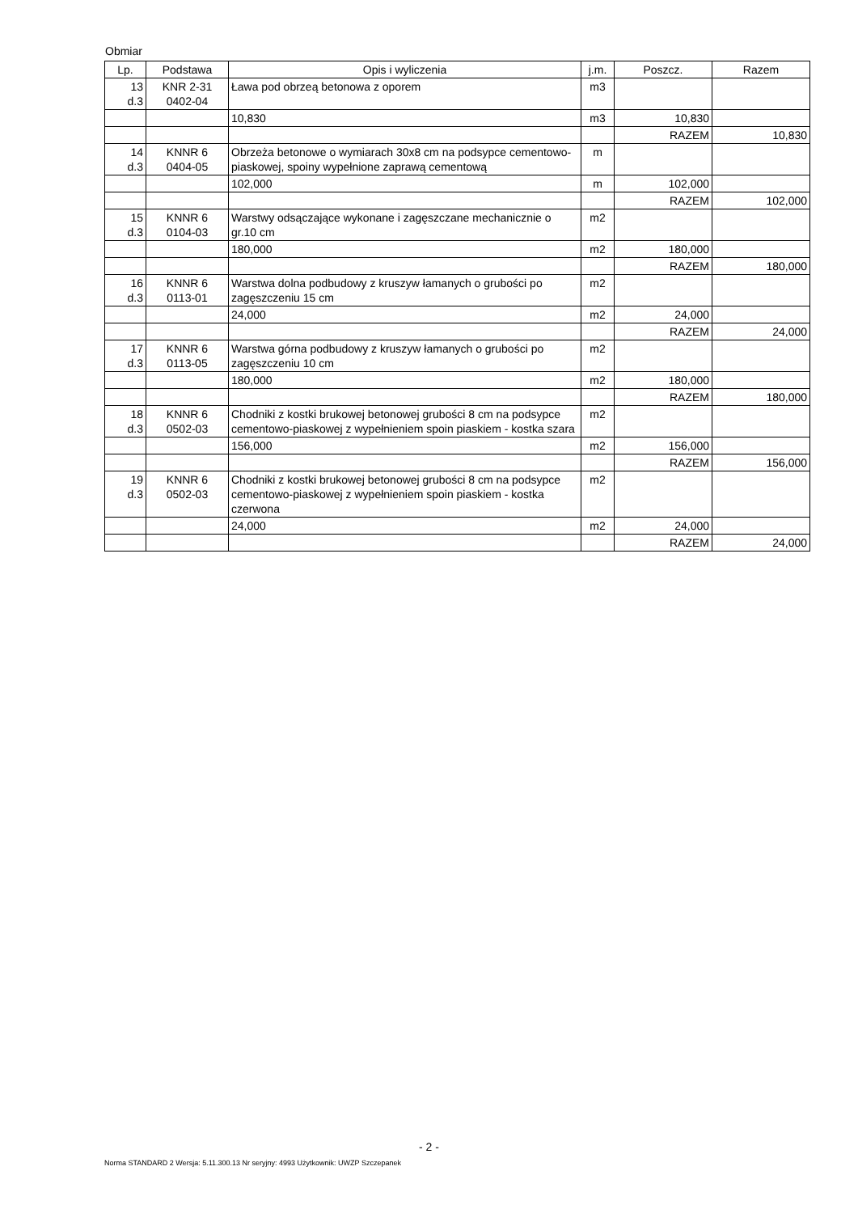Obmiar
| Lp. | Podstawa | Opis i wyliczenia | j.m. | Poszcz. | Razem |
| --- | --- | --- | --- | --- | --- |
| 13 d.3 | KNR 2-31 0402-04 | Ława pod obrzeą betonowa z oporem | m3 | | |
| | | 10,830 | m3 | 10,830 | |
| | | | | RAZEM | 10,830 |
| 14 d.3 | KNNR 6 0404-05 | Obrzeża betonowe o wymiarach 30x8 cm na podsypce cementowo-piaskowej, spoiny wypełnione zaprawą cementową | m | | |
| | | 102,000 | m | 102,000 | |
| | | | | RAZEM | 102,000 |
| 15 d.3 | KNNR 6 0104-03 | Warstwy odsączające wykonane i zagęszczane mechanicznie o gr.10 cm | m2 | | |
| | | 180,000 | m2 | 180,000 | |
| | | | | RAZEM | 180,000 |
| 16 d.3 | KNNR 6 0113-01 | Warstwa dolna podbudowy z kruszyw łamanych o grubości po zagęszczeniu 15 cm | m2 | | |
| | | 24,000 | m2 | 24,000 | |
| | | | | RAZEM | 24,000 |
| 17 d.3 | KNNR 6 0113-05 | Warstwa górna podbudowy z kruszyw łamanych o grubości po zagęszczeniu 10 cm | m2 | | |
| | | 180,000 | m2 | 180,000 | |
| | | | | RAZEM | 180,000 |
| 18 d.3 | KNNR 6 0502-03 | Chodniki z kostki brukowej betonowej grubości 8 cm na podsypce cementowo-piaskowej z wypełnieniem spoin piaskiem - kostka szara | m2 | | |
| | | 156,000 | m2 | 156,000 | |
| | | | | RAZEM | 156,000 |
| 19 d.3 | KNNR 6 0502-03 | Chodniki z kostki brukowej betonowej grubości 8 cm na podsypce cementowo-piaskowej z wypełnieniem spoin piaskiem - kostka czerwona | m2 | | |
| | | 24,000 | m2 | 24,000 | |
| | | | | RAZEM | 24,000 |
- 2 -
Norma STANDARD 2 Wersja: 5.11.300.13 Nr seryjny: 4993 Użytkownik: UWZP Szczepanek